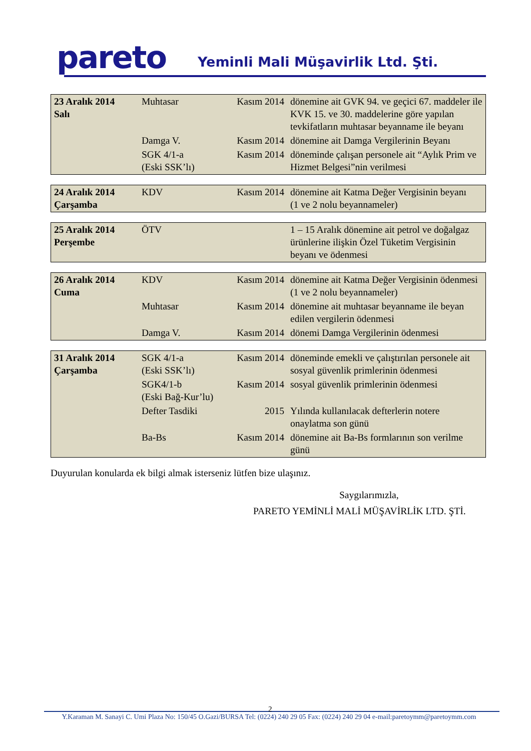pareto
Yeminli Mali Müşavirlik Ltd. Şti.
| 23 Aralık 2014 Salı | Muhtasar | Kasım 2014 | dönemine ait GVK 94. ve geçici 67. maddeler ile KVK 15. ve 30. maddelerine göre yapılan tevkifatların muhtasar beyanname ile beyanı |
| | Damga V. | Kasım 2014 | dönemine ait Damga Vergilerinin Beyanı |
| | SGK 4/1-a (Eski SSK’lı) | Kasım 2014 | döneminde çalışan personele ait “Aylık Prim ve Hizmet Belgesi”nin verilmesi |
| 24 Aralık 2014 Çarşamba | KDV | Kasım 2014 | dönemine ait Katma Değer Vergisinin beyanı (1 ve 2 nolu beyannameler) |
| 25 Aralık 2014 Perşembe | ÖTV | | 1 – 15 Aralık dönemine ait petrol ve doğalgaz ürünlerine ilişkin Özel Tüketim Vergisinin beyanı ve ödenmesi |
| 26 Aralık 2014 Cuma | KDV | Kasım 2014 | dönemine ait Katma Değer Vergisinin ödenmesi (1 ve 2 nolu beyannameler) |
| | Muhtasar | Kasım 2014 | dönemine ait muhtasar beyanname ile beyan edilen vergilerin ödenmesi |
| | Damga V. | Kasım 2014 | dönemi Damga Vergilerinin ödenmesi |
| 31 Aralık 2014 Çarşamba | SGK 4/1-a (Eski SSK’lı) | Kasım 2014 | döneminde emekli ve çalıştırılan personele ait sosyal güvenlik primlerinin ödenmesi |
| | SGK4/1-b (Eski Bağ-Kur’lu) | Kasım 2014 | sosyal güvenlik primlerinin ödenmesi |
| | Defter Tasdiki | 2015 | Yılında kullanılacak defterlerin notere onaylatma son günü |
| | Ba-Bs | Kasım 2014 | dönemine ait Ba-Bs formlarının son verilme günü |
Duyurulan konularda ek bilgi almak isterseniz lütfen bize ulaşınız.
Saygılarımızla,
PARETO YEMİNLİ MALİ MÜŞAVİRLİK LTD. ŞTİ.
2
Y.Karaman M. Sanayi C. Umi Plaza No: 150/45 O.Gazi/BURSA Tel: (0224) 240 29 05 Fax: (0224) 240 29 04 e-mail:paretoymm@paretoymm.com